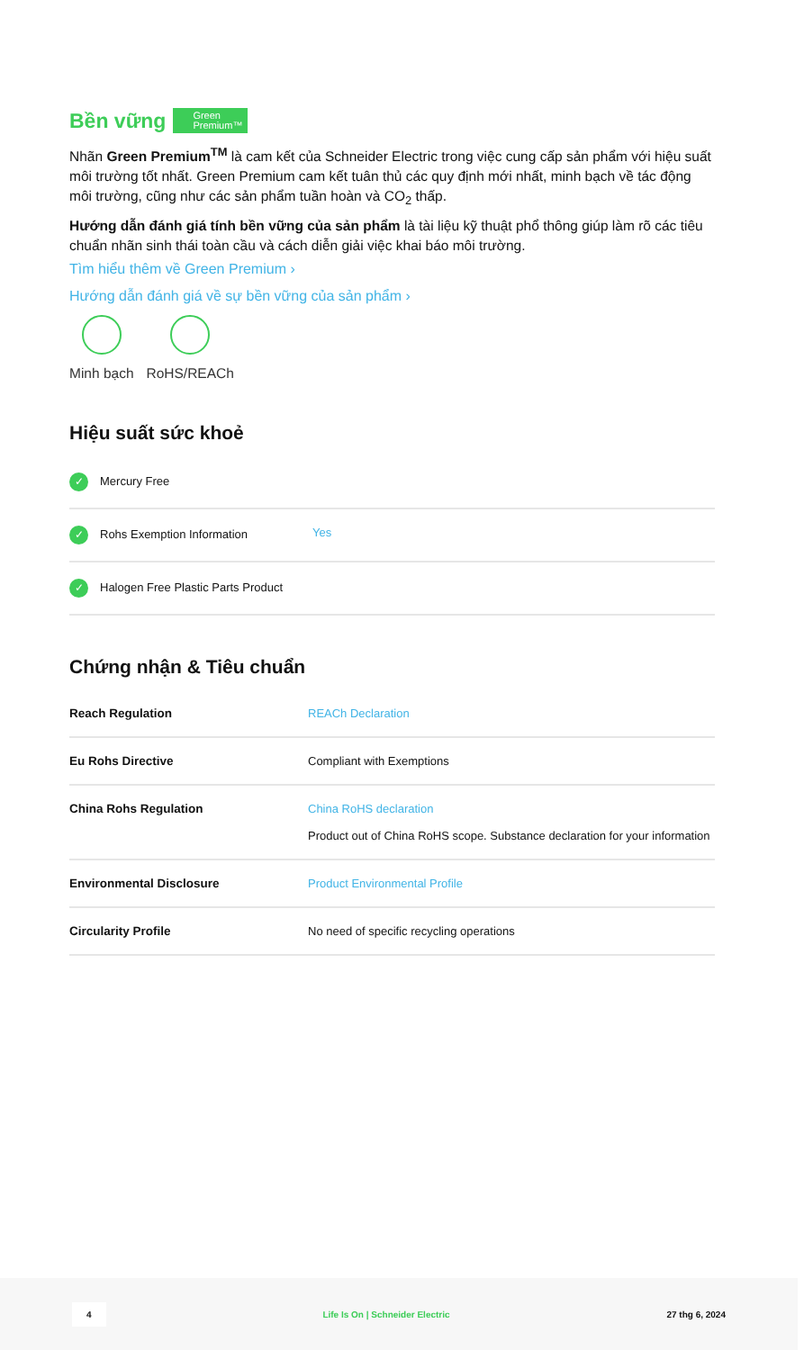Bền vững Green
Premium™
Nhãn Green Premium<sup>TM</sup> là cam kết của Schneider Electric trong việc cung cấp sản phẩm với hiệu suất môi trường tốt nhất. Green Premium cam kết tuân thủ các quy định mới nhất, minh bạch về tác động môi trường, cũng như các sản phẩm tuần hoàn và CO<sub>2</sub> thấp.
Hướng dẫn đánh giá tính bền vững của sản phẩm là tài liệu kỹ thuật phổ thông giúp làm rõ các tiêu chuẩn nhãn sinh thái toàn cầu và cách diễn giải việc khai báo môi trường.
Tìm hiểu thêm về Green Premium ›
Hướng dẫn đánh giá về sự bền vững của sản phẩm ›
Minh bạch RoHS/REACh
Hiệu suất sức khoẻ
| ✓ Mercury Free | |
| ✓ Rohs Exemption Information | Yes |
| ✓ Halogen Free Plastic Parts Product | |
Chứng nhận & Tiêu chuẩn
| Reach Regulation | REACh Declaration |
| Eu Rohs Directive | Compliant with Exemptions |
| China Rohs Regulation | China RoHS declaration Product out of China RoHS scope. Substance declaration for your information |
| Environmental Disclosure | Product Environmental Profile |
| Circularity Profile | No need of specific recycling operations |
4 Life Is On | Schneider Electric 27 thg 6, 2024